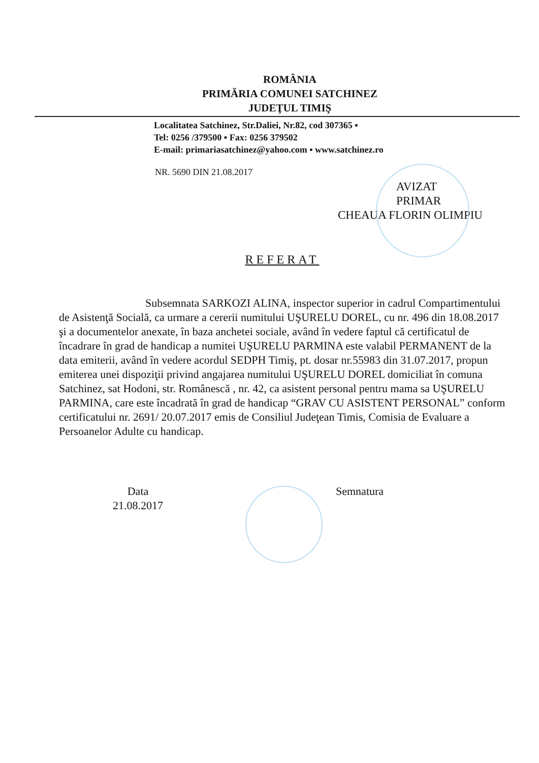ROMÂNIA
PRIMĂRIA COMUNEI SATCHINEZ
JUDEŢUL TIMIŞ
Localitatea Satchinez, Str.Daliei, Nr.82, cod 307365 ▪
Tel: 0256 /379500 ▪ Fax: 0256 379502
E-mail: primariasatchinez@yahoo.com ▪ www.satchinez.ro
NR. 5690 DIN 21.08.2017
AVIZAT
PRIMAR
CHEAUA FLORIN OLIMPIU
REFERAT
Subsemnata SARKOZI ALINA, inspector superior in cadrul Compartimentului de Asistenţă Socială, ca urmare a cererii numitului UŞURELU DOREL, cu nr. 496 din 18.08.2017 şi a documentelor anexate, în baza anchetei sociale, având în vedere faptul că certificatul de încadrare în grad de handicap a numitei UŞURELU PARMINA este valabil PERMANENT de la data emiterii, având în vedere acordul SEDPH Timiş, pt. dosar nr.55983 din 31.07.2017, propun emiterea unei dispoziţii privind angajarea numitului UŞURELU DOREL domiciliat în comuna Satchinez, sat Hodoni, str. Românescă , nr. 42, ca asistent personal pentru mama sa UŞURELU PARMINA, care este încadrată în grad de handicap “GRAV CU ASISTENT PERSONAL” conform certificatului nr. 2691/ 20.07.2017 emis de Consiliul Judeţean Timis, Comisia de Evaluare a Persoanelor Adulte cu handicap.
Data
21.08.2017
Semnatura